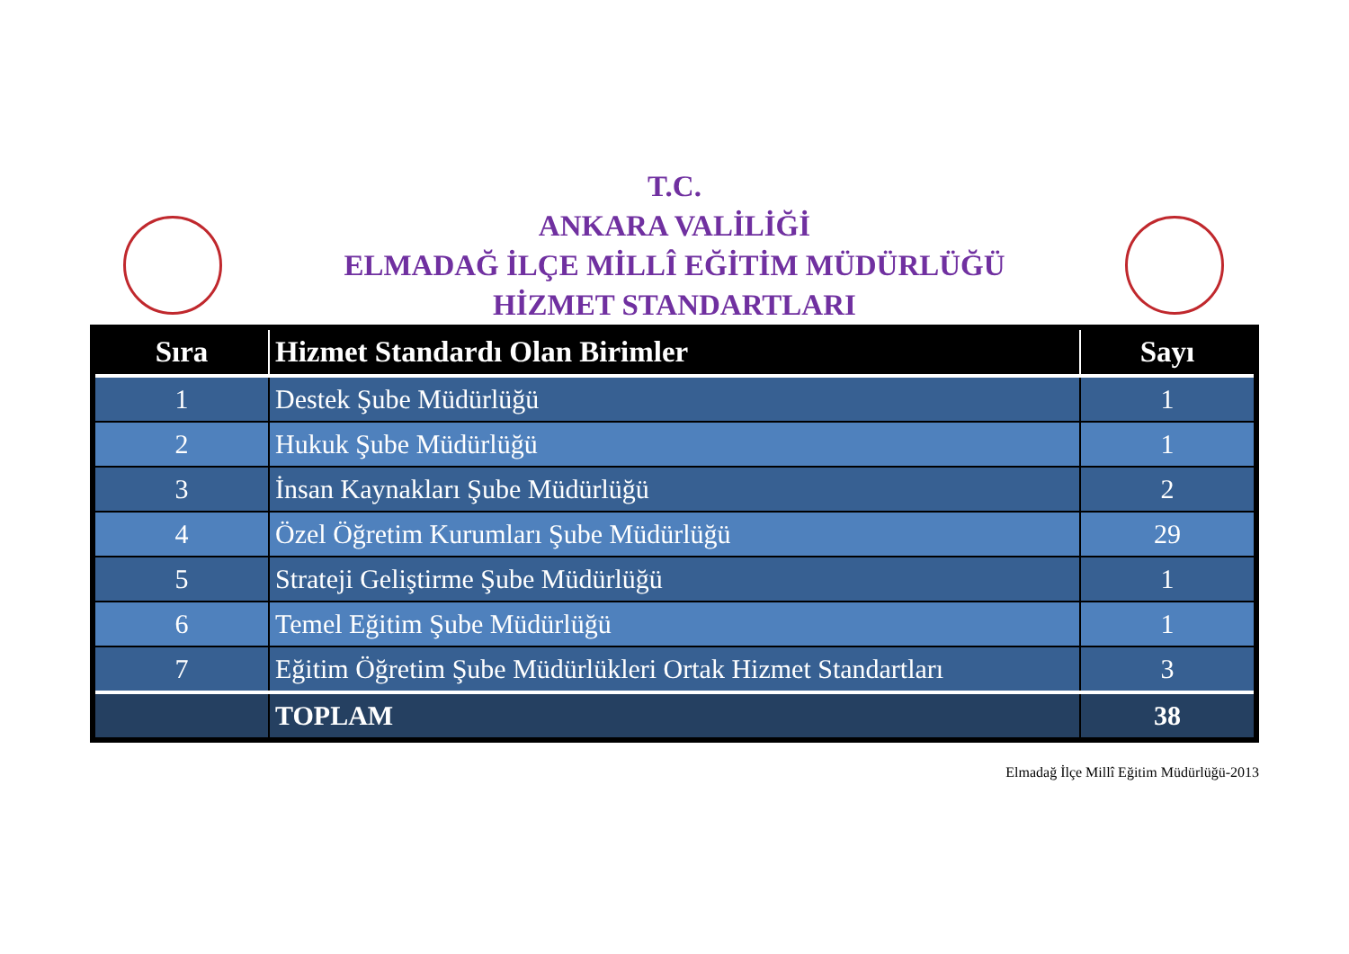T.C.
ANKARA VALİLİĞİ
ELMADAĞ İLÇE MİLLÎ EĞİTİM MÜDÜRLÜĞÜ
HİZMET STANDARTLARI
| Sıra | Hizmet Standardı Olan Birimler | Sayı |
| --- | --- | --- |
| 1 | Destek Şube Müdürlüğü | 1 |
| 2 | Hukuk Şube Müdürlüğü | 1 |
| 3 | İnsan Kaynakları Şube Müdürlüğü | 2 |
| 4 | Özel Öğretim Kurumları Şube Müdürlüğü | 29 |
| 5 | Strateji Geliştirme Şube Müdürlüğü | 1 |
| 6 | Temel Eğitim Şube Müdürlüğü | 1 |
| 7 | Eğitim Öğretim Şube Müdürlükleri Ortak Hizmet Standartları | 3 |
| | TOPLAM | 38 |
Elmadağ İlçe Millî Eğitim Müdürlüğü-2013